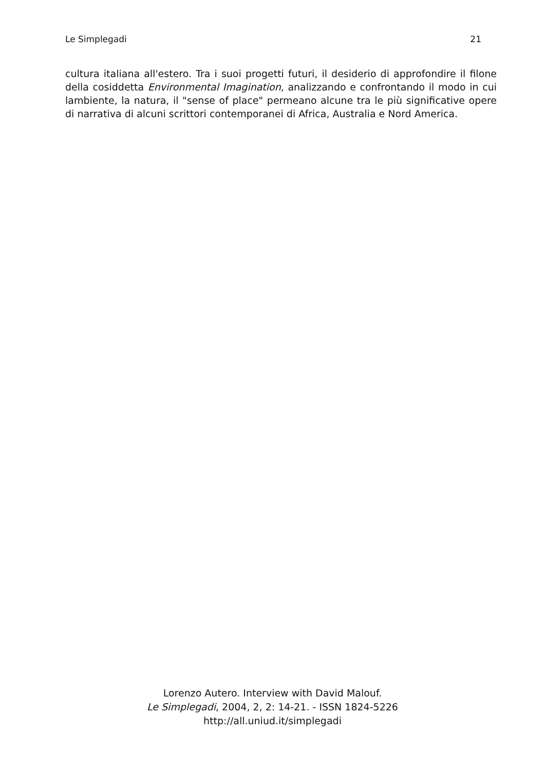Le Simplegadi 21
cultura italiana all'estero. Tra i suoi progetti futuri, il desiderio di approfondire il filone della cosiddetta Environmental Imagination, analizzando e confrontando il modo in cui lambiente, la natura, il "sense of place" permeano alcune tra le più significative opere di narrativa di alcuni scrittori contemporanei di Africa, Australia e Nord America.
Lorenzo Autero. Interview with David Malouf.
Le Simplegadi, 2004, 2, 2: 14-21. - ISSN 1824-5226
http://all.uniud.it/simplegadi